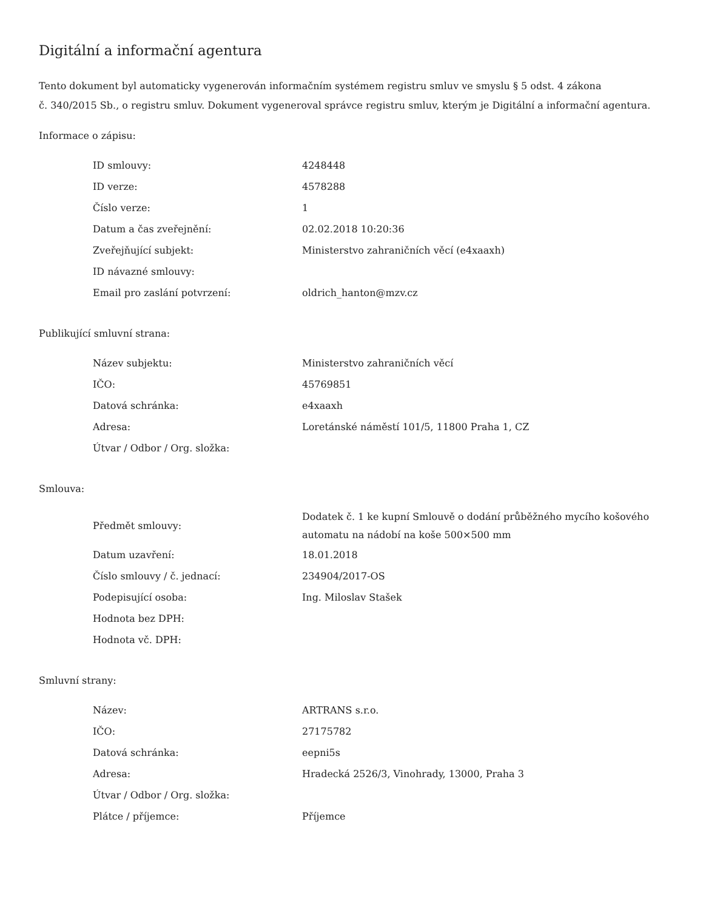Digitální a informační agentura
Tento dokument byl automaticky vygenerován informačním systémem registru smluv ve smyslu § 5 odst. 4 zákona
č. 340/2015 Sb., o registru smluv. Dokument vygeneroval správce registru smluv, kterým je Digitální a informační agentura.
Informace o zápisu:
| ID smlouvy: | 4248448 |
| ID verze: | 4578288 |
| Číslo verze: | 1 |
| Datum a čas zveřejnění: | 02.02.2018 10:20:36 |
| Zveřejňující subjekt: | Ministerstvo zahraničních věcí (e4xaaxh) |
| ID návazné smlouvy: | |
| Email pro zaslání potvrzení: | oldrich_hanton@mzv.cz |
Publikující smluvní strana:
| Název subjektu: | Ministerstvo zahraničních věcí |
| IČO: | 45769851 |
| Datová schránka: | e4xaaxh |
| Adresa: | Loretánské náměstí 101/5, 11800 Praha 1, CZ |
| Útvar / Odbor / Org. složka: | |
Smlouva:
| Předmět smlouvy: | Dodatek č. 1 ke kupní Smlouvě o dodání průběžného mycího košového automatu na nádobí na koše 500×500 mm |
| Datum uzavření: | 18.01.2018 |
| Číslo smlouvy / č. jednací: | 234904/2017-OS |
| Podepisující osoba: | Ing. Miloslav Stašek |
| Hodnota bez DPH: | |
| Hodnota vč. DPH: | |
Smluvní strany:
| Název: | ARTRANS s.r.o. |
| IČO: | 27175782 |
| Datová schránka: | eepni5s |
| Adresa: | Hradecká 2526/3, Vinohrady, 13000, Praha 3 |
| Útvar / Odbor / Org. složka: | |
| Plátce / příjemce: | Příjemce |